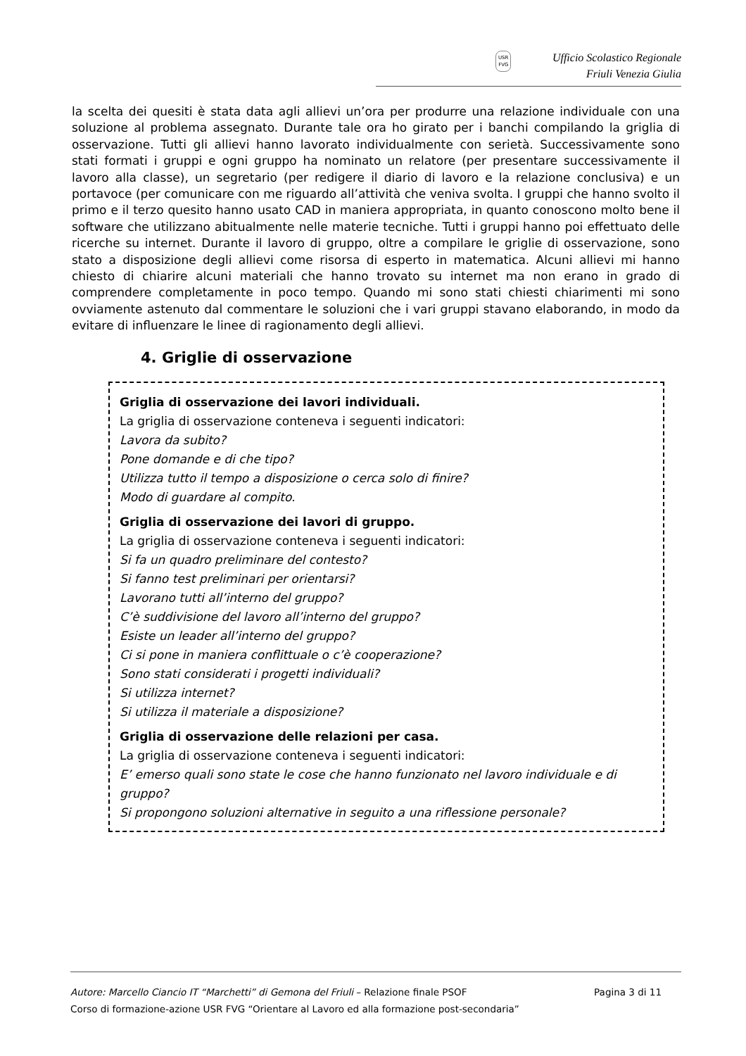USR
FVG
Ufficio Scolastico Regionale
Friuli Venezia Giulia
la scelta dei quesiti è stata data agli allievi un’ora per produrre una relazione individuale con una soluzione al problema assegnato. Durante tale ora ho girato per i banchi compilando la griglia di osservazione. Tutti gli allievi hanno lavorato individualmente con serietà. Successivamente sono stati formati i gruppi e ogni gruppo ha nominato un relatore (per presentare successivamente il lavoro alla classe), un segretario (per redigere il diario di lavoro e la relazione conclusiva) e un portavoce (per comunicare con me riguardo all’attività che veniva svolta. I gruppi che hanno svolto il primo e il terzo quesito hanno usato CAD in maniera appropriata, in quanto conoscono molto bene il software che utilizzano abitualmente nelle materie tecniche. Tutti i gruppi hanno poi effettuato delle ricerche su internet. Durante il lavoro di gruppo, oltre a compilare le griglie di osservazione, sono stato a disposizione degli allievi come risorsa di esperto in matematica. Alcuni allievi mi hanno chiesto di chiarire alcuni materiali che hanno trovato su internet ma non erano in grado di comprendere completamente in poco tempo. Quando mi sono stati chiesti chiarimenti mi sono ovviamente astenuto dal commentare le soluzioni che i vari gruppi stavano elaborando, in modo da evitare di influenzare le linee di ragionamento degli allievi.
4. Griglie di osservazione
Griglia di osservazione dei lavori individuali.
La griglia di osservazione conteneva i seguenti indicatori:
Lavora da subito?
Pone domande e di che tipo?
Utilizza tutto il tempo a disposizione o cerca solo di finire?
Modo di guardare al compito.
Griglia di osservazione dei lavori di gruppo.
La griglia di osservazione conteneva i seguenti indicatori:
Si fa un quadro preliminare del contesto?
Si fanno test preliminari per orientarsi?
Lavorano tutti all’interno del gruppo?
C’è suddivisione del lavoro all’interno del gruppo?
Esiste un leader all’interno del gruppo?
Ci si pone in maniera conflittuale o c’è cooperazione?
Sono stati considerati i progetti individuali?
Si utilizza internet?
Si utilizza il materiale a disposizione?
Griglia di osservazione delle relazioni per casa.
La griglia di osservazione conteneva i seguenti indicatori:
E’ emerso quali sono state le cose che hanno funzionato nel lavoro individuale e di gruppo?
Si propongono soluzioni alternative in seguito a una riflessione personale?
Autore: Marcello Ciancio IT “Marchetti” di Gemona del Friuli – Relazione finale PSOF Pagina 3 di 11
Corso di formazione-azione USR FVG “Orientare al Lavoro ed alla formazione post-secondaria”